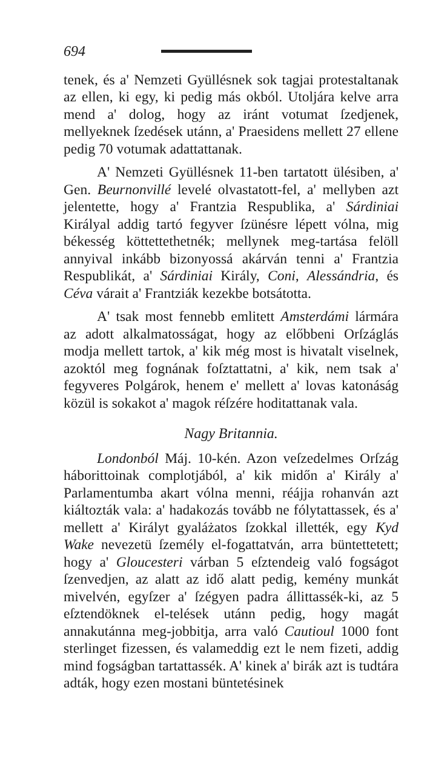694
tenek, és a' Nemzeti Gyüllésnek sok tagjai protestaltanak az ellen, ki egy, ki pedig más okból. Utoljára kelve arra mend a' dolog, hogy az iránt votumat ſzedjenek, mellyeknek ſzedések utánn, a' Praesidens mellett 27 ellene pedig 70 votumak adattattanak.
A' Nemzeti Gyüllésnek 11-ben tartatott ülésiben, a' Gen. Beurnonvillé levelé olvastatott-fel, a' mellyben azt jelentette, hogy a' Frantzia Respublika, a' Sárdiniai Királyal addig tartó fegyver ſzünésre lépett vólna, mig békesség köttettethetnék; mellynek meg-tartása felöll annyival inkább bizonyossá akárván tenni a' Frantzia Respublikát, a' Sárdiniai Király, Coni, Alessándria, és Céva várait a' Frantziák kezekbe botsátotta.
A' tsak most fennebb emlitett Amsterdámi lármára az adott alkalmatosságat, hogy az előbbeni Orſzáglás modja mellett tartok, a' kik még most is hivatalt viselnek, azoktól meg fognának foſztattatni, a' kik, nem tsak a' fegyveres Polgárok, henem e' mellett a' lovas katonáság közül is sokakot a' magok réſzére hoditattanak vala.
Nagy Britannia.
Londonból Máj. 10-kén. Azon veſzedelmes Orſzág háborittoinak complotjából, a' kik midőn a' Király a' Parlamentumba akart vólna menni, réájja rohanván azt kiáltozták vala: a' hadakozás tovább ne fólytattassek, és a' mellett a' Királyt gyaláżatos ſzokkal illették, egy Kyd Wake nevezetü ſzemély el-fogattatván, arra büntettetett; hogy a' Gloucesteri várban 5 eſztendeig való fogságot ſzenvedjen, az alatt az idő alatt pedig, kemény munkát mivelvén, egyſzer a' ſzégyen padra állittassék-ki, az 5 eſztendöknek el-telések utánn pedig, hogy magát annakutánna meg-jobbitja, arra való Cautioul 1000 font sterlinget fizessen, és valameddig ezt le nem fizeti, addig mind fogságban tartattassék. A' kinek a' birák azt is tudtára adták, hogy ezen mostani büntetésinek